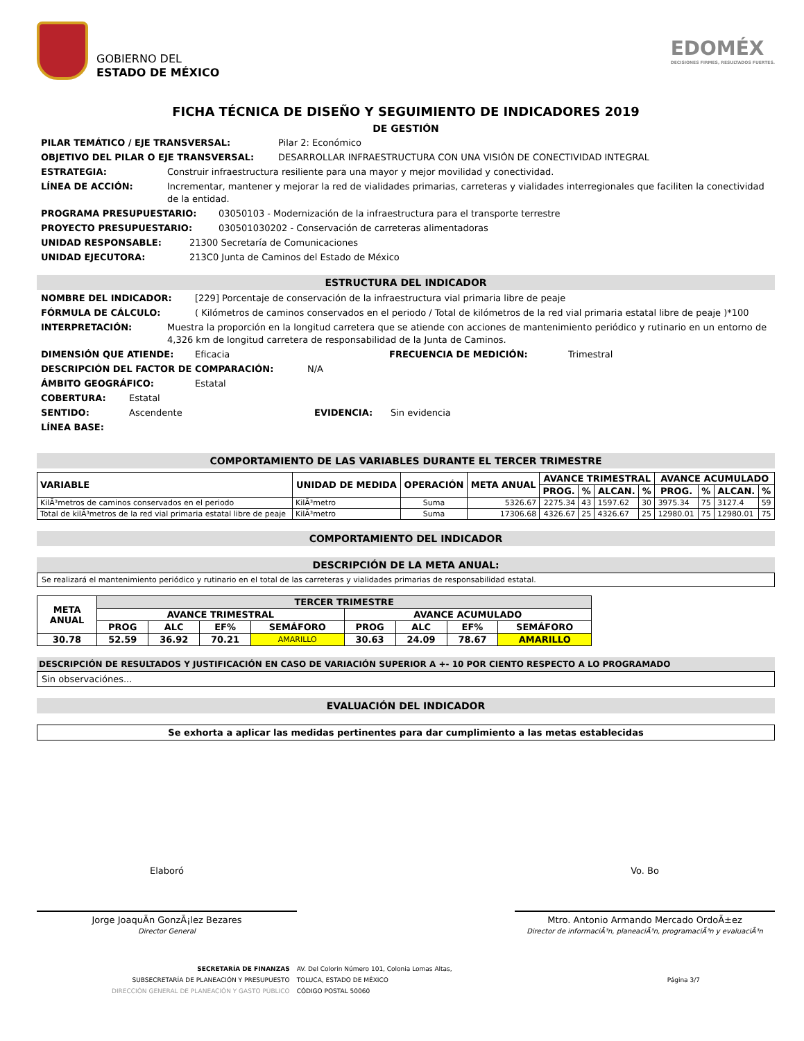GOBIERNO DEL
ESTADO DE MÉXICO
EDOMÉX
DECISIONES FIRMES, RESULTADOS FUERTES.
FICHA TÉCNICA DE DISEÑO Y SEGUIMIENTO DE INDICADORES 2019
DE GESTIÓN
PILAR TEMÁTICO / EJE TRANSVERSAL: Pilar 2: Económico
OBJETIVO DEL PILAR O EJE TRANSVERSAL: DESARROLLAR INFRAESTRUCTURA CON UNA VISIÓN DE CONECTIVIDAD INTEGRAL
ESTRATEGIA: Construir infraestructura resiliente para una mayor y mejor movilidad y conectividad.
LÍNEA DE ACCIÓN: Incrementar, mantener y mejorar la red de vialidades primarias, carreteras y vialidades interregionales que faciliten la conectividad de la entidad.
PROGRAMA PRESUPUESTARIO: 03050103 - Modernización de la infraestructura para el transporte terrestre
PROYECTO PRESUPUESTARIO: 030501030202 - Conservación de carreteras alimentadoras
UNIDAD RESPONSABLE: 21300 Secretaría de Comunicaciones
UNIDAD EJECUTORA: 213C0 Junta de Caminos del Estado de México
ESTRUCTURA DEL INDICADOR
NOMBRE DEL INDICADOR: [229] Porcentaje de conservación de la infraestructura vial primaria libre de peaje
FÓRMULA DE CÁLCULO: ( Kilómetros de caminos conservados en el periodo / Total de kilómetros de la red vial primaria estatal libre de peaje )*100
INTERPRETACIÓN: Muestra la proporción en la longitud carretera que se atiende con acciones de mantenimiento periódico y rutinario en un entorno de 4,326 km de longitud carretera de responsabilidad de la Junta de Caminos.
DIMENSIÓN QUE ATIENDE: Eficacia FRECUENCIA DE MEDICIÓN: Trimestral
DESCRIPCIÓN DEL FACTOR DE COMPARACIÓN: N/A
ÁMBITO GEOGRÁFICO: Estatal
COBERTURA: Estatal
SENTIDO: Ascendente EVIDENCIA: Sin evidencia
LÍNEA BASE:
COMPORTAMIENTO DE LAS VARIABLES DURANTE EL TERCER TRIMESTRE
| VARIABLE | UNIDAD DE MEDIDA | OPERACIÓN | META ANUAL | AVANCE TRIMESTRAL | | | | AVANCE ACUMULADO | | | |
| --- | --- | --- | --- | --- | --- | --- | --- | --- | --- | --- | --- |
| | | | | PROG. | % | ALCAN. | % | PROG. | % | ALCAN. | % |
| KilÃ³metros de caminos conservados en el periodo | KilÃ³metro | Suma | 5326.67 | 2275.34 | 43 | 1597.62 | 30 | 3975.34 | 75 | 3127.4 | 59 |
| Total de kilÃ³metros de la red vial primaria estatal libre de peaje | KilÃ³metro | Suma | 17306.68 | 4326.67 | 25 | 4326.67 | 25 | 12980.01 | 75 | 12980.01 | 75 |
COMPORTAMIENTO DEL INDICADOR
DESCRIPCIÓN DE LA META ANUAL:
Se realizará el mantenimiento periódico y rutinario en el total de las carreteras y vialidades primarias de responsabilidad estatal.
| META ANUAL | TERCER TRIMESTRE | | | | | | | |
| --- | --- | --- | --- | --- | --- | --- | --- | --- |
| | AVANCE TRIMESTRAL | | | | AVANCE ACUMULADO | | | |
| | PROG | ALC | EF% | SEMÁFORO | PROG | ALC | EF% | SEMÁFORO |
| 30.78 | 52.59 | 36.92 | 70.21 | AMARILLO | 30.63 | 24.09 | 78.67 | AMARILLO |
DESCRIPCIÓN DE RESULTADOS Y JUSTIFICACIÓN EN CASO DE VARIACIÓN SUPERIOR A +- 10 POR CIENTO RESPECTO A LO PROGRAMADO
Sin observaciónes...
EVALUACIÓN DEL INDICADOR
Se exhorta a aplicar las medidas pertinentes para dar cumplimiento a las metas establecidas
Elaboró
Jorge JoaquÃ­n GonzÃ¡lez Bezares
Director General
Vo. Bo
Mtro. Antonio Armando Mercado OrdoÃ±ez
Director de informaciÃ³n, planeaciÃ³n, programaciÃ³n y evaluaciÃ³n
SECRETARÍA DE FINANZAS
SUBSECRETARÍA DE PLANEACIÓN Y PRESUPUESTO
DIRECCIÓN GENERAL DE PLANEACIÓN Y GASTO PÚBLICO
AV. Del Colorin Número 101, Colonia Lomas Altas,
TOLUCA, ESTADO DE MÉXICO
CÓDIGO POSTAL 50060
Página 3/7